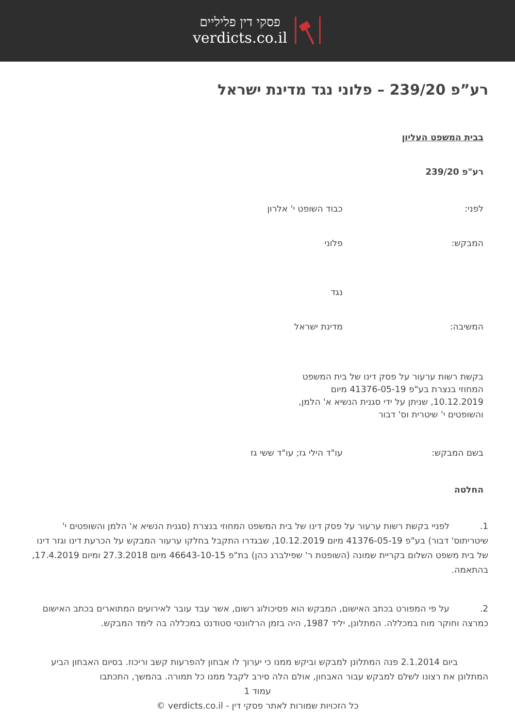פסקי דין פליליים
verdicts.co.il
רע”פ 239/20 – פלוני נגד מדינת ישראל
בבית המשפט העליון
רע"פ 239/20
לפני: כבוד השופט י' אלרון
המבקש: פלוני
נגד
המשיבה: מדינת ישראל
בקשת רשות ערעור על פסק דינו של בית המשפט
המחוזי בנצרת בע"פ 41376-05-19 מיום
10.12.2019, שניתן על ידי סגנית הנשיא א' הלמן,
והשופטים י' שיטרית וס' דבור
בשם המבקש: עו"ד הילי גז; עו"ד ששי גז
החלטה
1. לפניי בקשת רשות ערעור על פסק דינו של בית המשפט המחוזי בנצרת (סגנית הנשיא א' הלמן והשופטים י' שיטריתוס' דבור) בע"פ 41376-05-19 מיום 10.12.2019, שבגדרו התקבל בחלקו ערעור המבקש על הכרעת דינו וגזר דינו של בית משפט השלום בקריית שמונה (השופטת ר' שפילברג כהן) בת"פ 46643-10-15 מיום 27.3.2018 ומיום 17.4.2019, בהתאמה.
2. על פי המפורט בכתב האישום, המבקש הוא פסיכולוג רשום, אשר עבד עובר לאירועים המתוארים בכתב האישום כמרצה וחוקר מוח במכללה. המתלונן, יליד 1987, היה בזמן הרלוונטי סטודנט במכללה בה לימד המבקש.
ביום 2.1.2014 פנה המתלונן למבקש וביקש ממנו כי יערוך לו אבחון להפרעות קשב וריכוז. בסיום האבחון הביע המתלונן את רצונו לשלם למבקש עבור האבחון, אולם הלה סירב לקבל ממנו כל תמורה. בהמשך, התכתבו
עמוד 1
כל הזכויות שמורות לאתר פסקי דין - verdicts.co.il ©